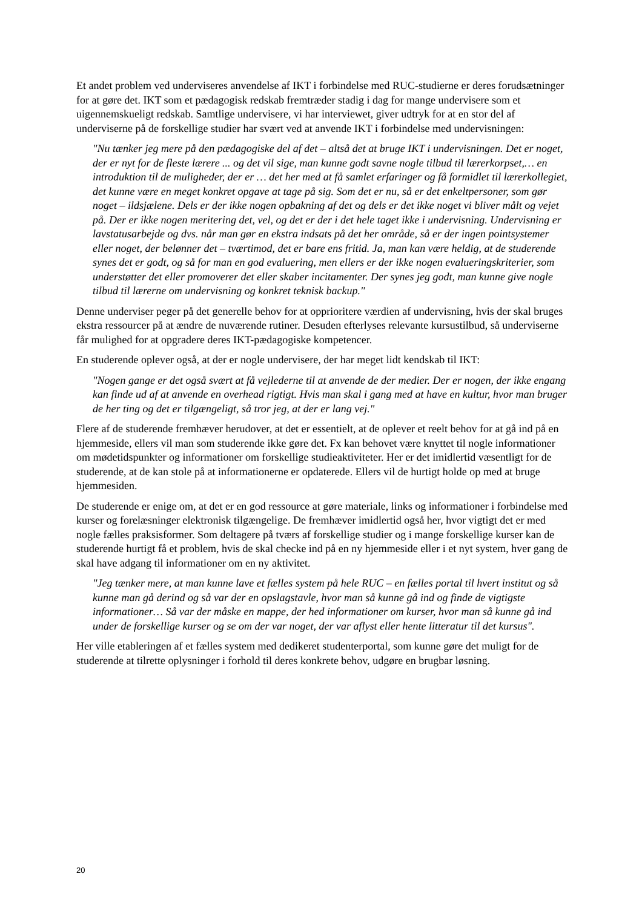Et andet problem ved underviseres anvendelse af IKT i forbindelse med RUC-studierne er deres forudsætninger for at gøre det. IKT som et pædagogisk redskab fremtræder stadig i dag for mange undervisere som et uigennemskueligt redskab. Samtlige undervisere, vi har interviewet, giver udtryk for at en stor del af underviserne på de forskellige studier har svært ved at anvende IKT i forbindelse med undervisningen:
"Nu tænker jeg mere på den pædagogiske del af det – altså det at bruge IKT i undervisningen. Det er noget, der er nyt for de fleste lærere ... og det vil sige, man kunne godt savne nogle tilbud til lærerkorpset,… en introduktion til de muligheder, der er … det her med at få samlet erfaringer og få formidlet til lærerkollegiet, det kunne være en meget konkret opgave at tage på sig. Som det er nu, så er det enkeltpersoner, som gør noget – ildsjælene. Dels er der ikke nogen opbakning af det og dels er det ikke noget vi bliver målt og vejet på. Der er ikke nogen meritering det, vel, og det er der i det hele taget ikke i undervisning. Undervisning er lavstatusarbejde og dvs. når man gør en ekstra indsats på det her område, så er der ingen pointsystemer eller noget, der belønner det – tværtimod, det er bare ens fritid. Ja, man kan være heldig, at de studerende synes det er godt, og så for man en god evaluering, men ellers er der ikke nogen evalueringskriterier, som understøtter det eller promoverer det eller skaber incitamenter. Der synes jeg godt, man kunne give nogle tilbud til lærerne om undervisning og konkret teknisk backup."
Denne underviser peger på det generelle behov for at opprioritere værdien af undervisning, hvis der skal bruges ekstra ressourcer på at ændre de nuværende rutiner. Desuden efterlyses relevante kursustilbud, så underviserne får mulighed for at opgradere deres IKT-pædagogiske kompetencer.
En studerende oplever også, at der er nogle undervisere, der har meget lidt kendskab til IKT:
"Nogen gange er det også svært at få vejlederne til at anvende de der medier. Der er nogen, der ikke engang kan finde ud af at anvende en overhead rigtigt. Hvis man skal i gang med at have en kultur, hvor man bruger de her ting og det er tilgængeligt, så tror jeg, at der er lang vej."
Flere af de studerende fremhæver herudover, at det er essentielt, at de oplever et reelt behov for at gå ind på en hjemmeside, ellers vil man som studerende ikke gøre det. Fx kan behovet være knyttet til nogle informationer om mødetidspunkter og informationer om forskellige studieaktiviteter. Her er det imidlertid væsentligt for de studerende, at de kan stole på at informationerne er opdaterede. Ellers vil de hurtigt holde op med at bruge hjemmesiden.
De studerende er enige om, at det er en god ressource at gøre materiale, links og informationer i forbindelse med kurser og forelæsninger elektronisk tilgængelige. De fremhæver imidlertid også her, hvor vigtigt det er med nogle fælles praksisformer. Som deltagere på tværs af forskellige studier og i mange forskellige kurser kan de studerende hurtigt få et problem, hvis de skal checke ind på en ny hjemmeside eller i et nyt system, hver gang de skal have adgang til informationer om en ny aktivitet.
"Jeg tænker mere, at man kunne lave et fælles system på hele RUC – en fælles portal til hvert institut og så kunne man gå derind og så var der en opslagstavle, hvor man så kunne gå ind og finde de vigtigste informationer… Så var der måske en mappe, der hed informationer om kurser, hvor man så kunne gå ind under de forskellige kurser og se om der var noget, der var aflyst eller hente litteratur til det kursus".
Her ville etableringen af et fælles system med dedikeret studenterportal, som kunne gøre det muligt for de studerende at tilrette oplysninger i forhold til deres konkrete behov, udgøre en brugbar løsning.
20